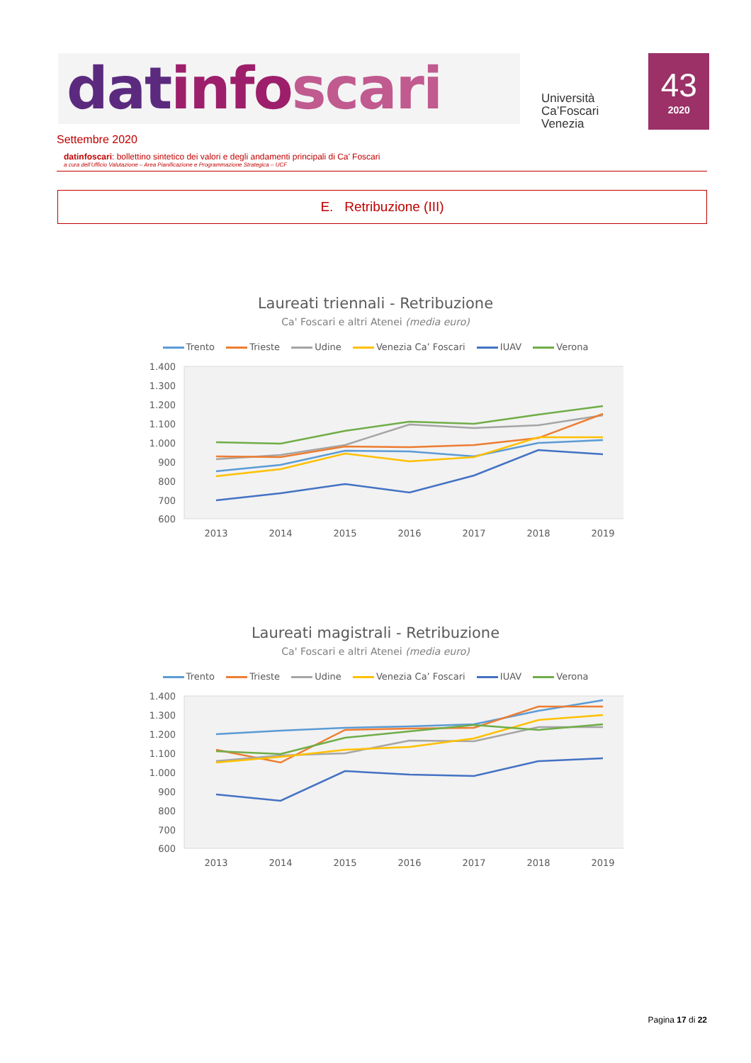dat info scari
Università
Ca’Foscari
Venezia
43
2020
Settembre 2020
datinfoscari: bollettino sintetico dei valori e degli andamenti principali di Ca’ Foscari
a cura dell’Ufficio Valutazione – Area Pianificazione e Programmazione Strategica – UCF
E. Retribuzione (III)
Laureati triennali - Retribuzione
Ca' Foscari e altri Atenei (media euro)
Trento Trieste Udine Venezia Ca’ Foscari IUAV Verona
1.400
1.300
1.200
1.100
1.000
900
800
700
600
2013
2014
2015
2016
2017
2018
2019
Laureati magistrali - Retribuzione
Ca' Foscari e altri Atenei (media euro)
Trento Trieste Udine Venezia Ca’ Foscari IUAV Verona
1.400
1.300
1.200
1.100
1.000
900
800
700
600
2013
2014
2015
2016
2017
2018
2019
Pagina 17 di 22